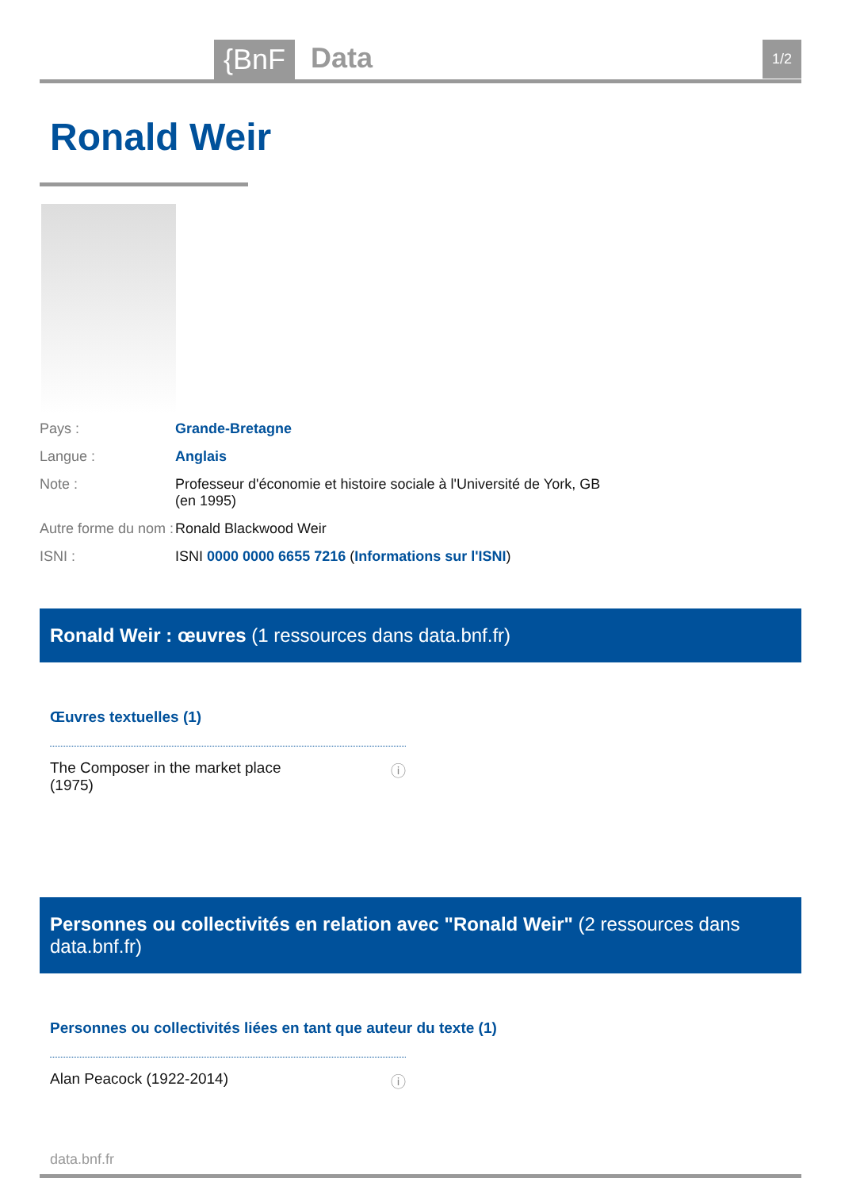{BnF Data 1/2
Ronald Weir
Pays : Grande-Bretagne
Langue : Anglais
Note : Professeur d'économie et histoire sociale à l'Université de York, GB (en 1995)
Autre forme du nom :
Ronald Blackwood Weir
ISNI : ISNI 0000 0000 6655 7216 (Informations sur l'ISNI)
Ronald Weir : œuvres (1 ressources dans data.bnf.fr)
Œuvres textuelles (1)
The Composer in the market place
(1975) ⓘ
Personnes ou collectivités en relation avec "Ronald Weir" (2 ressources dans data.bnf.fr)
Personnes ou collectivités liées en tant que auteur du texte (1)
Alan Peacock (1922-2014) ⓘ
data.bnf.fr